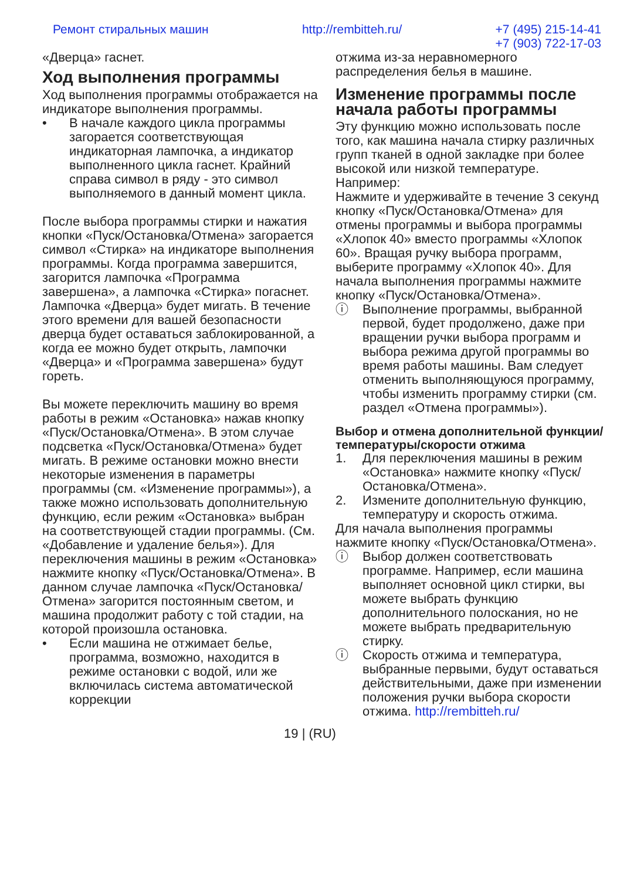Ремонт стиральных машин http://rembitteh.ru/ +7 (495) 215-14-41
+7 (903) 722-17-03
«Дверца» гаснет.
Ход выполнения программы
Ход выполнения программы отображается на индикаторе выполнения программы.
• В начале каждого цикла программы загорается соответствующая индикаторная лампочка, а индикатор выполненного цикла гаснет. Крайний справа символ в ряду - это символ выполняемого в данный момент цикла.
После выбора программы стирки и нажатия кнопки «Пуск/Остановка/Отмена» загорается символ «Стирка» на индикаторе выполнения программы. Когда программа завершится, загорится лампочка «Программа завершена», а лампочка «Стирка» погаснет. Лампочка «Дверца» будет мигать. В течение этого времени для вашей безопасности дверца будет оставаться заблокированной, а когда ее можно будет открыть, лампочки «Дверца» и «Программа завершена» будут гореть.
Вы можете переключить машину во время работы в режим «Остановка» нажав кнопку «Пуск/Остановка/Отмена». В этом случае подсветка «Пуск/Остановка/Отмена» будет мигать. В режиме остановки можно внести некоторые изменения в параметры программы (см. «Изменение программы»), а также можно использовать дополнительную функцию, если режим «Остановка» выбран на соответствующей стадии программы. (См. «Добавление и удаление белья»). Для переключения машины в режим «Остановка» нажмите кнопку «Пуск/Остановка/Отмена». В данном случае лампочка «Пуск/Остановка/Отмена» загорится постоянным светом, и машина продолжит работу с той стадии, на которой произошла остановка.
• Если машина не отжимает белье, программа, возможно, находится в режиме остановки с водой, или же включилась система автоматической коррекции
отжима из-за неравномерного распределения белья в машине.
Изменение программы после начала работы программы
Эту функцию можно использовать после того, как машина начала стирку различных групп тканей в одной закладке при более высокой или низкой температуре.
Например:
Нажмите и удерживайте в течение 3 секунд кнопку «Пуск/Остановка/Отмена» для отмены программы и выбора программы «Хлопок 40» вместо программы «Хлопок 60». Вращая ручку выбора программ, выберите программу «Хлопок 40». Для начала выполнения программы нажмите кнопку «Пуск/Остановка/Отмена».
ⓘ Выполнение программы, выбранной первой, будет продолжено, даже при вращении ручки выбора программ и выбора режима другой программы во время работы машины. Вам следует отменить выполняющуюся программу, чтобы изменить программу стирки (см. раздел «Отмена программы»).
Выбор и отмена дополнительной функции/температуры/скорости отжима
1. Для переключения машины в режим «Остановка» нажмите кнопку «Пуск/Остановка/Отмена».
2. Измените дополнительную функцию, температуру и скорость отжима.
Для начала выполнения программы нажмите кнопку «Пуск/Остановка/Отмена».
ⓘ Выбор должен соответствовать программе. Например, если машина выполняет основной цикл стирки, вы можете выбрать функцию дополнительного полоскания, но не можете выбрать предварительную стирку.
ⓘ Скорость отжима и температура, выбранные первыми, будут оставаться действительными, даже при изменении положения ручки выбора скорости отжима. http://rembitteh.ru/
19 | (RU)